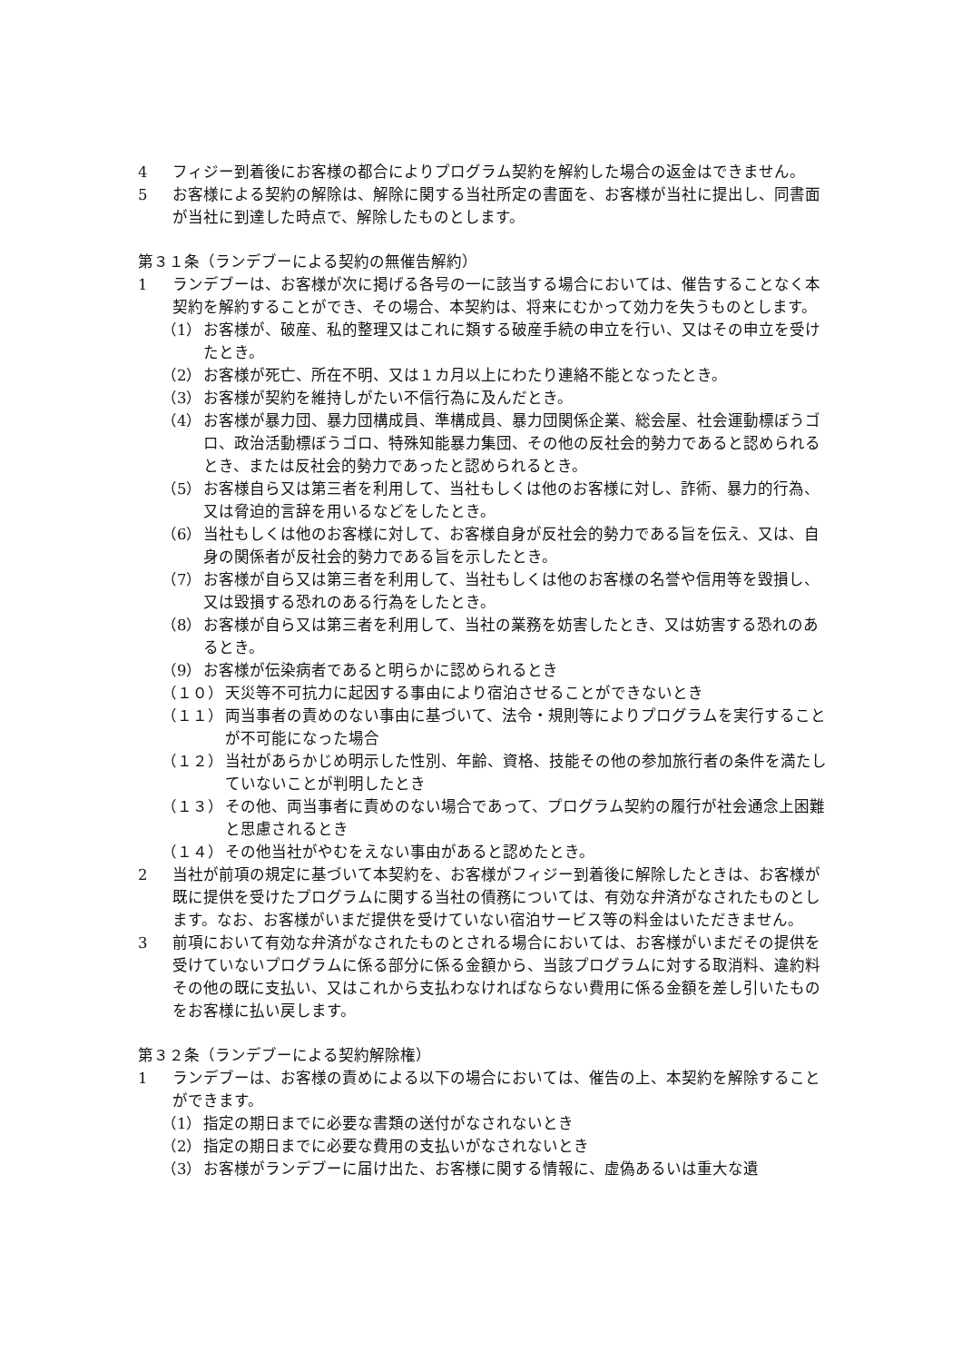4 フィジー到着後にお客様の都合によりプログラム契約を解約した場合の返金はできません。
5 お客様による契約の解除は、解除に関する当社所定の書面を、お客様が当社に提出し、同書面が当社に到達した時点で、解除したものとします。
第３１条（ランデブーによる契約の無催告解約）
1 ランデブーは、お客様が次に掲げる各号の一に該当する場合においては、催告することなく本契約を解約することができ、その場合、本契約は、将来にむかって効力を失うものとします。
（1） お客様が、破産、私的整理又はこれに類する破産手続の申立を行い、又はその申立を受けたとき。
（2） お客様が死亡、所在不明、又は１カ月以上にわたり連絡不能となったとき。
（3） お客様が契約を維持しがたい不信行為に及んだとき。
（4） お客様が暴力団、暴力団構成員、準構成員、暴力団関係企業、総会屋、社会運動標ぼうゴロ、政治活動標ぼうゴロ、特殊知能暴力集団、その他の反社会的勢力であると認められるとき、または反社会的勢力であったと認められるとき。
（5） お客様自ら又は第三者を利用して、当社もしくは他のお客様に対し、詐術、暴力的行為、又は脅迫的言辞を用いるなどをしたとき。
（6） 当社もしくは他のお客様に対して、お客様自身が反社会的勢力である旨を伝え、又は、自身の関係者が反社会的勢力である旨を示したとき。
（7） お客様が自ら又は第三者を利用して、当社もしくは他のお客様の名誉や信用等を毀損し、又は毀損する恐れのある行為をしたとき。
（8） お客様が自ら又は第三者を利用して、当社の業務を妨害したとき、又は妨害する恐れのあるとき。
（9） お客様が伝染病者であると明らかに認められるとき
（１０） 天災等不可抗力に起因する事由により宿泊させることができないとき
（１１） 両当事者の責めのない事由に基づいて、法令・規則等によりプログラムを実行することが不可能になった場合
（１２） 当社があらかじめ明示した性別、年齢、資格、技能その他の参加旅行者の条件を満たしていないことが判明したとき
（１３） その他、両当事者に責めのない場合であって、プログラム契約の履行が社会通念上困難と思慮されるとき
（１４） その他当社がやむをえない事由があると認めたとき。
2 当社が前項の規定に基づいて本契約を、お客様がフィジー到着後に解除したときは、お客様が既に提供を受けたプログラムに関する当社の債務については、有効な弁済がなされたものとします。なお、お客様がいまだ提供を受けていない宿泊サービス等の料金はいただきません。
3 前項において有効な弁済がなされたものとされる場合においては、お客様がいまだその提供を受けていないプログラムに係る部分に係る金額から、当該プログラムに対する取消料、違約料その他の既に支払い、又はこれから支払わなければならない費用に係る金額を差し引いたものをお客様に払い戻します。
第３２条（ランデブーによる契約解除権）
1 ランデブーは、お客様の責めによる以下の場合においては、催告の上、本契約を解除することができます。
（1） 指定の期日までに必要な書類の送付がなされないとき
（2） 指定の期日までに必要な費用の支払いがなされないとき
（3） お客様がランデブーに届け出た、お客様に関する情報に、虚偽あるいは重大な遺